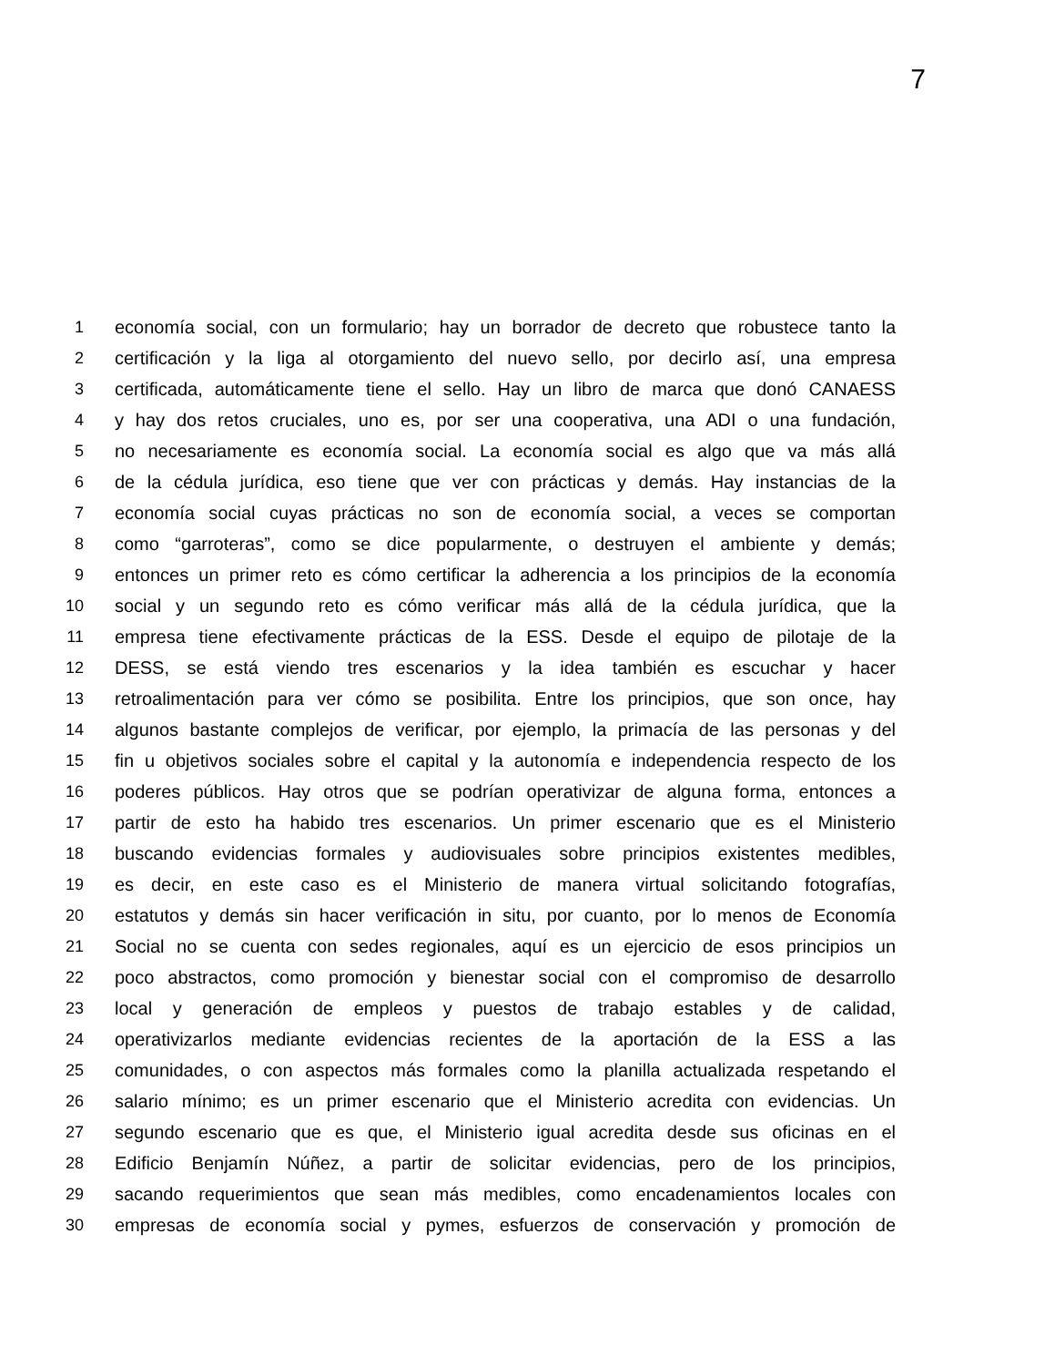7
1 economía social, con un formulario; hay un borrador de decreto que robustece tanto la
2 certificación y la liga al otorgamiento del nuevo sello, por decirlo así, una empresa
3 certificada, automáticamente tiene el sello. Hay un libro de marca que donó CANAESS
4 y hay dos retos cruciales, uno es, por ser una cooperativa, una ADI o una fundación,
5 no necesariamente es economía social. La economía social es algo que va más allá
6 de la cédula jurídica, eso tiene que ver con prácticas y demás. Hay instancias de la
7 economía social cuyas prácticas no son de economía social, a veces se comportan
8 como “garroteras”, como se dice popularmente, o destruyen el ambiente y demás;
9 entonces un primer reto es cómo certificar la adherencia a los principios de la economía
10 social y un segundo reto es cómo verificar más allá de la cédula jurídica, que la
11 empresa tiene efectivamente prácticas de la ESS. Desde el equipo de pilotaje de la
12 DESS, se está viendo tres escenarios y la idea también es escuchar y hacer
13 retroalimentación para ver cómo se posibilita. Entre los principios, que son once, hay
14 algunos bastante complejos de verificar, por ejemplo, la primacía de las personas y del
15 fin u objetivos sociales sobre el capital y la autonomía e independencia respecto de los
16 poderes públicos. Hay otros que se podrían operativizar de alguna forma, entonces a
17 partir de esto ha habido tres escenarios. Un primer escenario que es el Ministerio
18 buscando evidencias formales y audiovisuales sobre principios existentes medibles,
19 es decir, en este caso es el Ministerio de manera virtual solicitando fotografías,
20 estatutos y demás sin hacer verificación in situ, por cuanto, por lo menos de Economía
21 Social no se cuenta con sedes regionales, aquí es un ejercicio de esos principios un
22 poco abstractos, como promoción y bienestar social con el compromiso de desarrollo
23 local y generación de empleos y puestos de trabajo estables y de calidad,
24 operativizarlos mediante evidencias recientes de la aportación de la ESS a las
25 comunidades, o con aspectos más formales como la planilla actualizada respetando el
26 salario mínimo; es un primer escenario que el Ministerio acredita con evidencias. Un
27 segundo escenario que es que, el Ministerio igual acredita desde sus oficinas en el
28 Edificio Benjamín Núñez, a partir de solicitar evidencias, pero de los principios,
29 sacando requerimientos que sean más medibles, como encadenamientos locales con
30 empresas de economía social y pymes, esfuerzos de conservación y promoción de